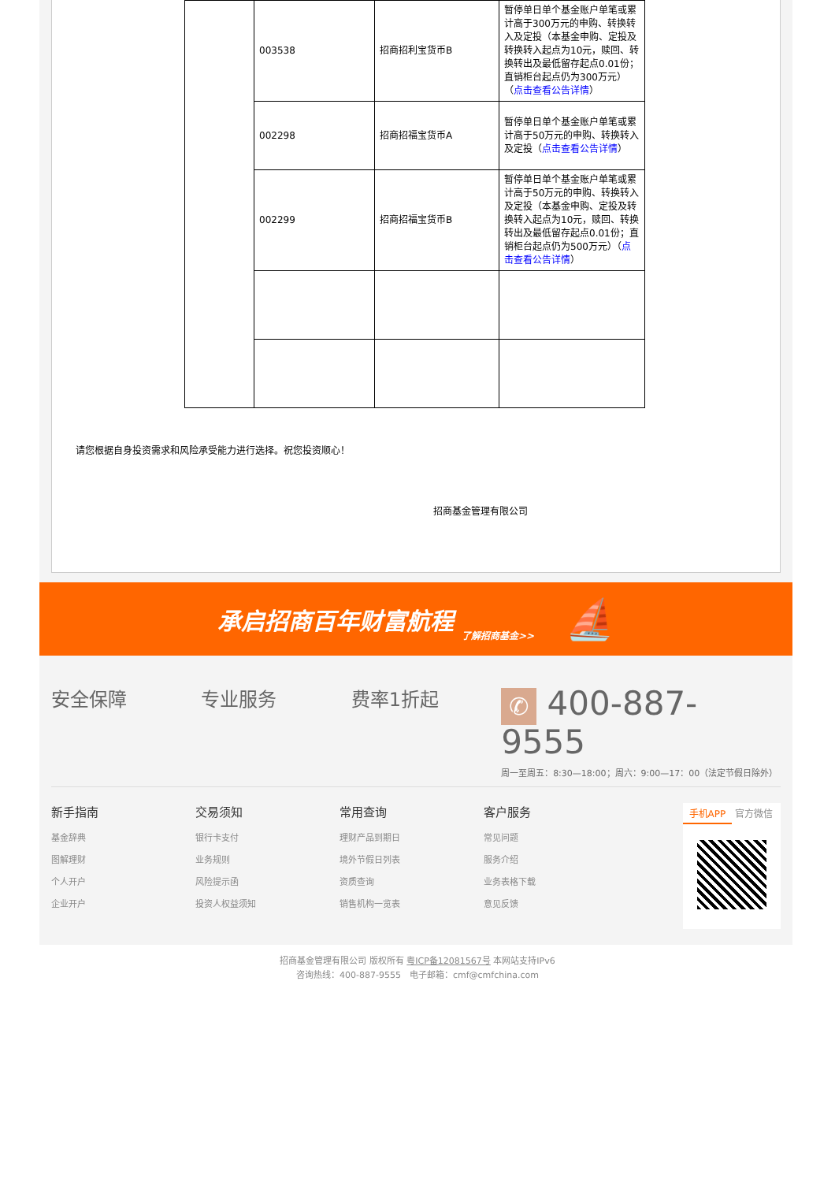| | 003538 | 招商招利宝货币B | 暂停单日单个基金账户单笔或累计高于300万元的申购、转换转入及定投（本基金申购、定投及转换转入起点为10元，赎回、转换转出及最低留存起点0.01份；直销柜台起点仍为300万元）（ 点击查看公告详情 ） |
| | 002298 | 招商招福宝货币A | 暂停单日单个基金账户单笔或累计高于50万元的申购、转换转入及定投（ 点击查看公告详情 ） |
| | 002299 | 招商招福宝货币B | 暂停单日单个基金账户单笔或累计高于50万元的申购、转换转入及定投（本基金申购、定投及转换转入起点为10元，赎回、转换转出及最低留存起点0.01份；直销柜台起点仍为500万元）（ 点击查看公告详情 ） |
请您根据自身投资需求和风险承受能力进行选择。祝您投资顺心！
招商基金管理有限公司
承启招商百年财富航程 了解招商基金>> ⛵
安全保障 专业服务 费率1折起
✆ 400-887-9555
周一至周五：8:30—18:00；周六：9:00—17：00（法定节假日除外）
新手指南
基金辞典
图解理财
个人开户
企业开户
交易须知
银行卡支付
业务规则
风险提示函
投资人权益须知
常用查询
理财产品到期日
境外节假日列表
资质查询
销售机构一览表
客户服务
常见问题
服务介绍
业务表格下载
意见反馈
手机APP 官方微信
招商基金管理有限公司 版权所有 粤ICP备12081567号 本网站支持IPv6
咨询热线：400-887-9555　电子邮箱：cmf@cmfchina.com